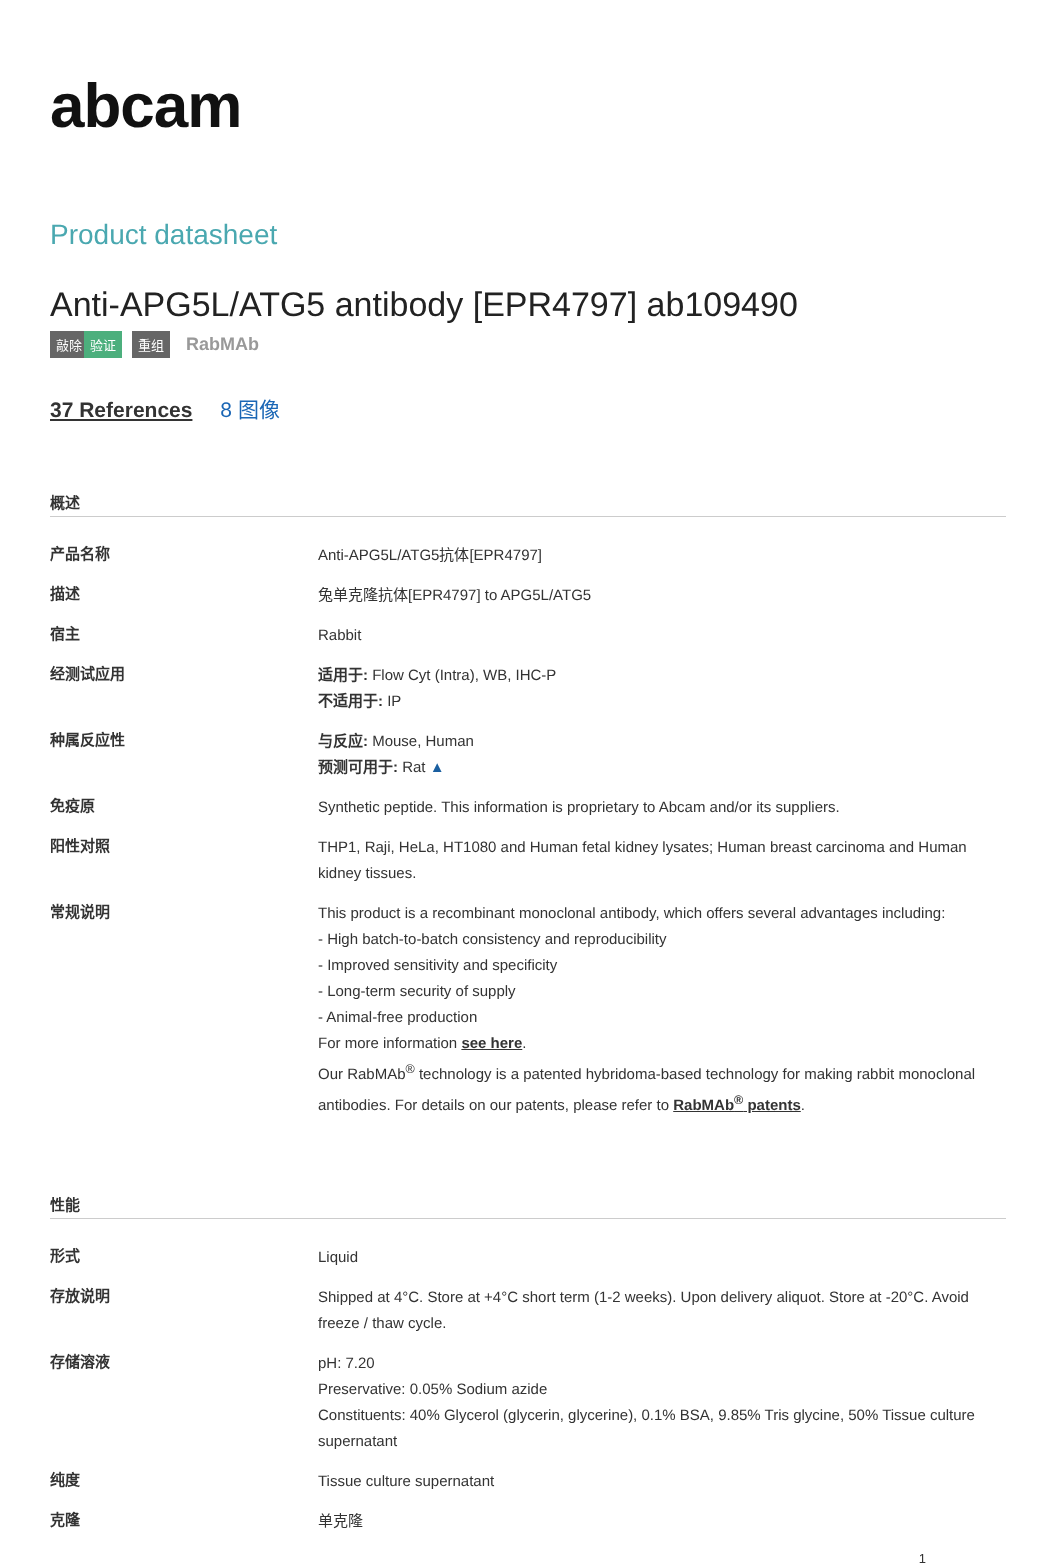abcam
Product datasheet
Anti-APG5L/ATG5 antibody [EPR4797] ab109490
敲除 验证 重组 RabMAb
37 References 8 图像
概述
| 产品名称 | Anti-APG5L/ATG5抗体[EPR4797] |
| 描述 | 兔单克隆抗体[EPR4797] to APG5L/ATG5 |
| 宿主 | Rabbit |
| 经测试应用 | 适用于: Flow Cyt (Intra), WB, IHC-P 不适用于: IP |
| 种属反应性 | 与反应: Mouse, Human 预测可用于: Rat ▲ |
| 免疫原 | Synthetic peptide. This information is proprietary to Abcam and/or its suppliers. |
| 阳性对照 | THP1, Raji, HeLa, HT1080 and Human fetal kidney lysates; Human breast carcinoma and Human kidney tissues. |
| 常规说明 | This product is a recombinant monoclonal antibody, which offers several advantages including: - High batch-to-batch consistency and reproducibility - Improved sensitivity and specificity - Long-term security of supply - Animal-free production For more information see here . Our RabMAb<sup>®</sup> technology is a patented hybridoma-based technology for making rabbit monoclonal antibodies. For details on our patents, please refer to RabMAb<sup>®</sup> patents . |
性能
| 形式 | Liquid |
| 存放说明 | Shipped at 4°C. Store at +4°C short term (1-2 weeks). Upon delivery aliquot. Store at -20°C. Avoid freeze / thaw cycle. |
| 存储溶液 | pH: 7.20 Preservative: 0.05% Sodium azide Constituents: 40% Glycerol (glycerin, glycerine), 0.1% BSA, 9.85% Tris glycine, 50% Tissue culture supernatant |
| 纯度 | Tissue culture supernatant |
| 克隆 | 单克隆 |
1